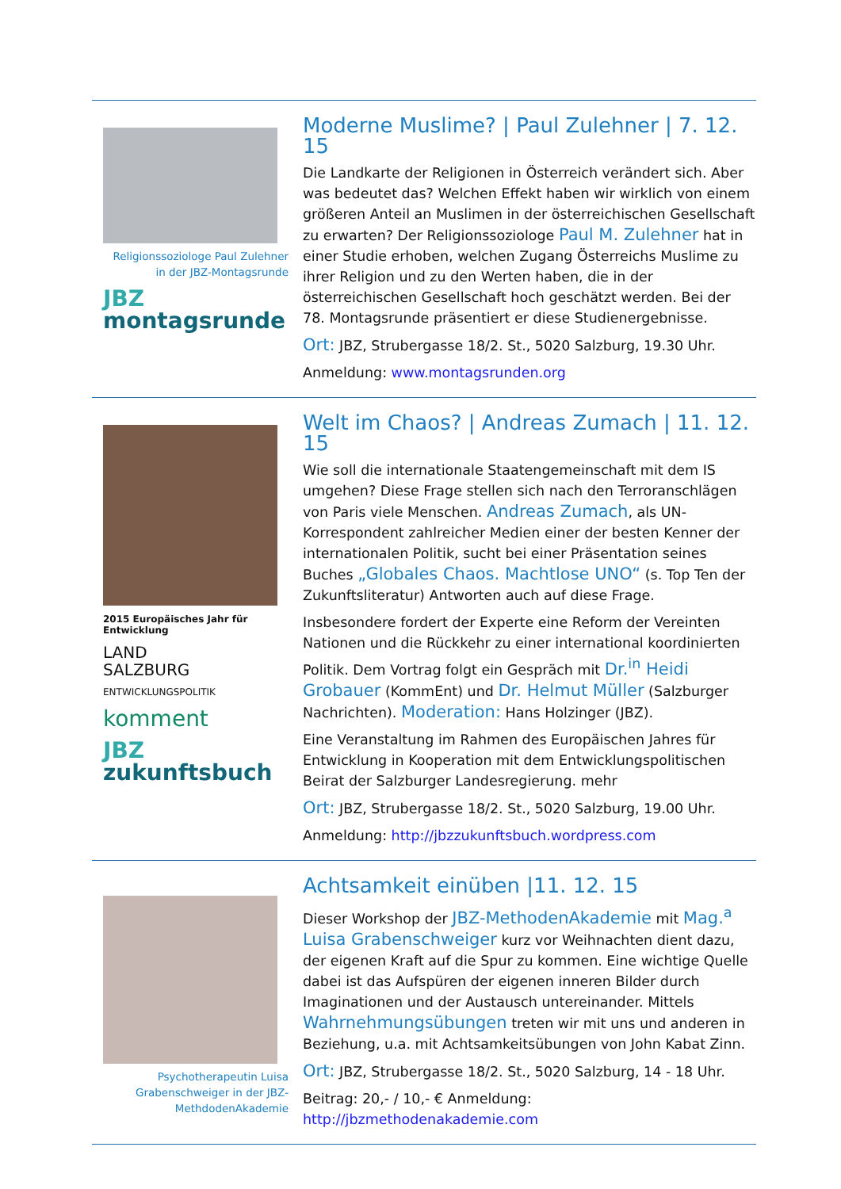Religionssoziologe Paul Zulehner in der JBZ-Montagsrunde
JBZ
montagsrunde
Moderne Muslime? | Paul Zulehner | 7. 12. 15
Die Landkarte der Religionen in Österreich verändert sich. Aber was bedeutet das? Welchen Effekt haben wir wirklich von einem größeren Anteil an Muslimen in der österreichischen Gesellschaft zu erwarten? Der Religionssoziologe Paul M. Zulehner hat in einer Studie erhoben, welchen Zugang Österreichs Muslime zu ihrer Religion und zu den Werten haben, die in der österreichischen Gesellschaft hoch geschätzt werden. Bei der 78. Montagsrunde präsentiert er diese Studienergebnisse.
Ort: JBZ, Strubergasse 18/2. St., 5020 Salzburg, 19.30 Uhr.
Anmeldung: www.montagsrunden.org
2015 Europäisches Jahr für Entwicklung
LAND
SALZBURG
ENTWICKLUNGSPOLITIK
komment
JBZ
zukunftsbuch
Welt im Chaos? | Andreas Zumach | 11. 12. 15
Wie soll die internationale Staatengemeinschaft mit dem IS umgehen? Diese Frage stellen sich nach den Terroranschlägen von Paris viele Menschen. Andreas Zumach, als UN-Korrespondent zahlreicher Medien einer der besten Kenner der internationalen Politik, sucht bei einer Präsentation seines Buches „Globales Chaos. Machtlose UNO“ (s. Top Ten der Zukunftsliteratur) Antworten auch auf diese Frage.
Insbesondere fordert der Experte eine Reform der Vereinten Nationen und die Rückkehr zu einer international koordinierten Politik. Dem Vortrag folgt ein Gespräch mit Dr.<sup>in</sup> Heidi Grobauer (KommEnt) und Dr. Helmut Müller (Salzburger Nachrichten). Moderation: Hans Holzinger (JBZ).
Eine Veranstaltung im Rahmen des Europäischen Jahres für Entwicklung in Kooperation mit dem Entwicklungspolitischen Beirat der Salzburger Landesregierung. mehr
Ort: JBZ, Strubergasse 18/2. St., 5020 Salzburg, 19.00 Uhr.
Anmeldung: http://jbzzukunftsbuch.wordpress.com
Psychotherapeutin Luisa Grabenschweiger in der JBZ-MethdodenAkademie
Achtsamkeit einüben |11. 12. 15
Dieser Workshop der JBZ-MethodenAkademie mit Mag.<sup>a</sup> Luisa Grabenschweiger kurz vor Weihnachten dient dazu, der eigenen Kraft auf die Spur zu kommen. Eine wichtige Quelle dabei ist das Aufspüren der eigenen inneren Bilder durch Imaginationen und der Austausch untereinander. Mittels Wahrnehmungsübungen treten wir mit uns und anderen in Beziehung, u.a. mit Achtsamkeitsübungen von John Kabat Zinn.
Ort: JBZ, Strubergasse 18/2. St., 5020 Salzburg, 14 - 18 Uhr.
Beitrag: 20,- / 10,- € Anmeldung: http://jbzmethodenakademie.com